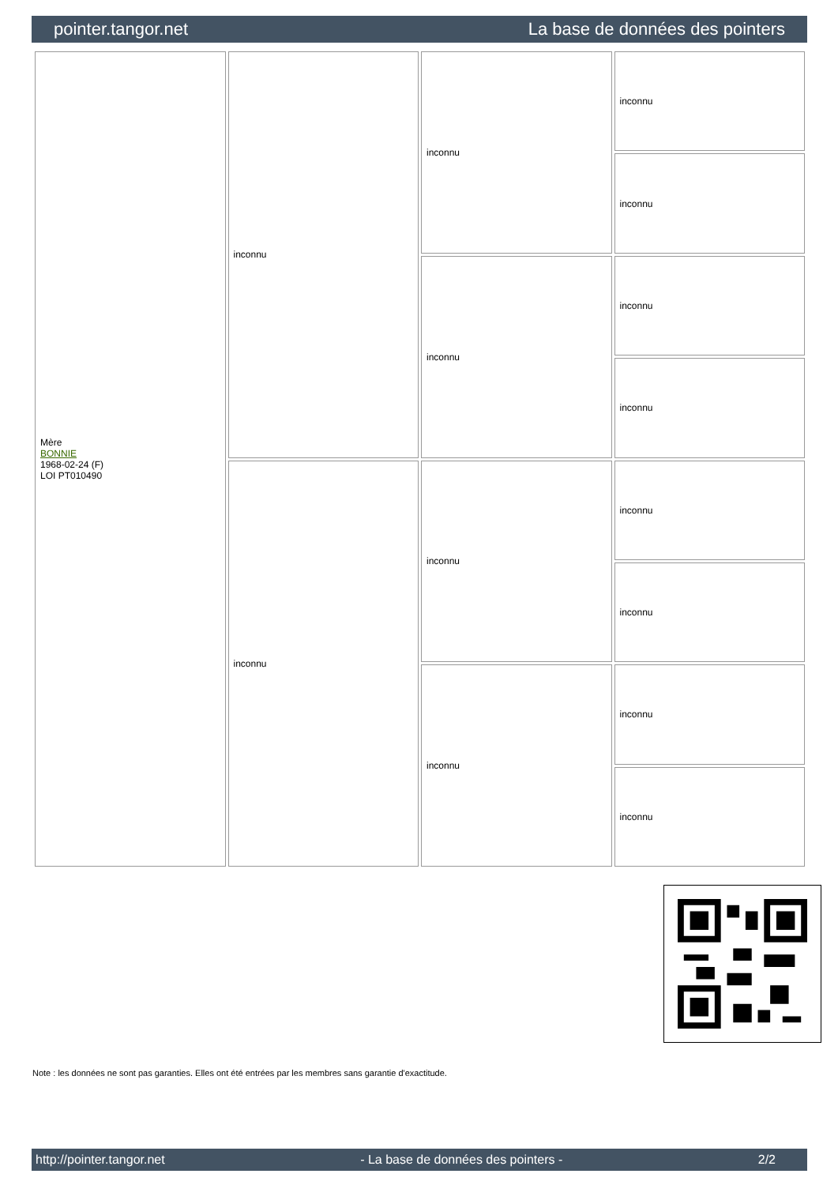pointer.tangor.net La base de données des pointers
| Mère BONNIE 1968-02-24 (F) LOI PT010490 | inconnu | inconnu | inconnu |
| | | | inconnu |
| | | inconnu | inconnu |
| | | | inconnu |
| | inconnu | inconnu | inconnu |
| | | | inconnu |
| | | inconnu | inconnu |
| | | | inconnu |
Note : les données ne sont pas garanties. Elles ont été entrées par les membres sans garantie d'exactitude.
http://pointer.tangor.net - La base de données des pointers - 2/2